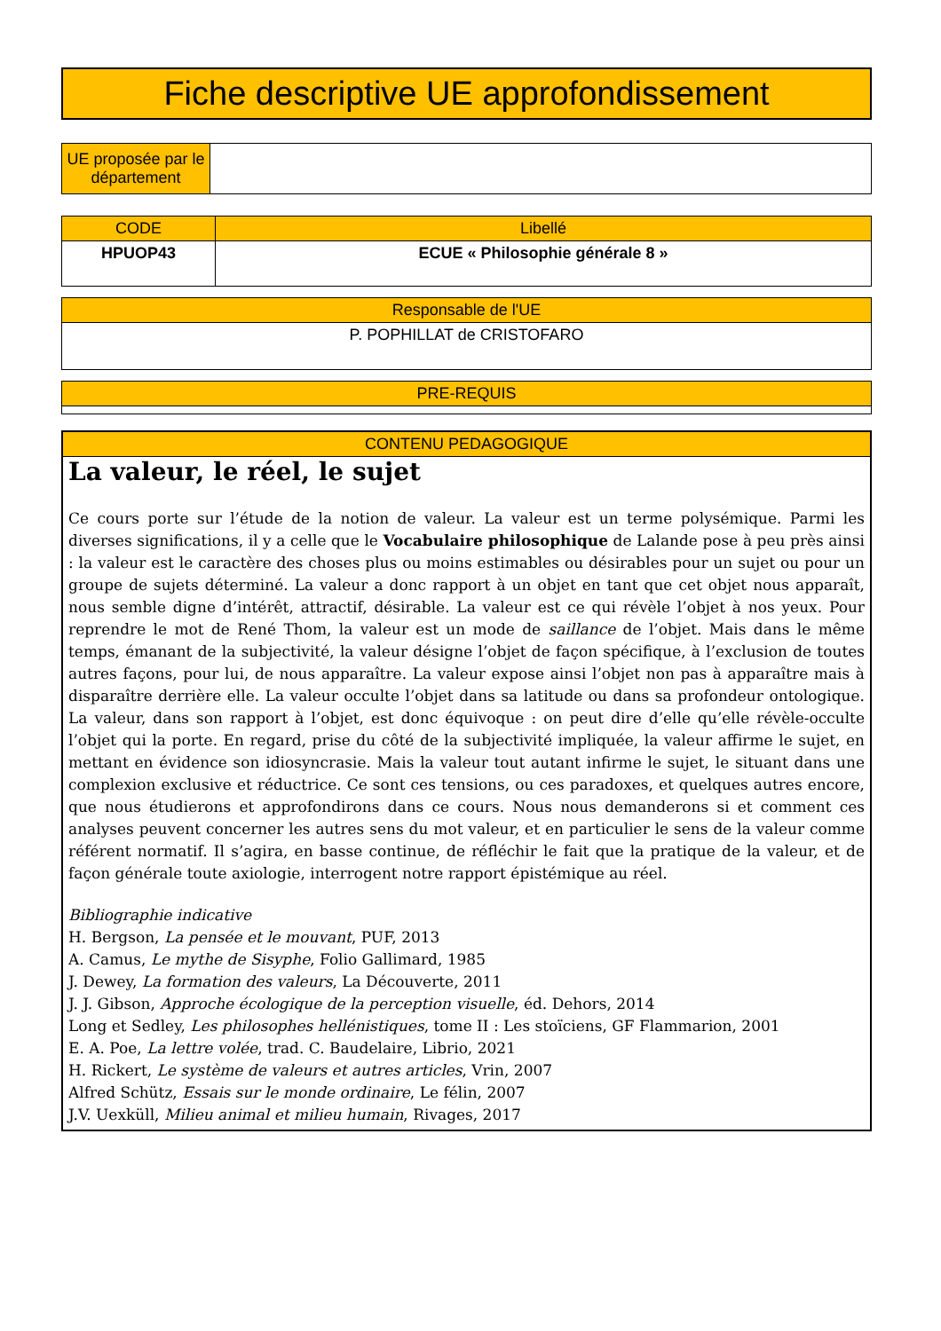Fiche descriptive UE approfondissement
| UE proposée par le département | |
| CODE | Libellé |
| --- | --- |
| HPUOP43 | ECUE « Philosophie générale 8 » |
| Responsable de l'UE |
| --- |
| P. POPHILLAT de CRISTOFARO |
| PRE-REQUIS |
| --- |
CONTENU PEDAGOGIQUE
La valeur, le réel, le sujet
Ce cours porte sur l’étude de la notion de valeur. La valeur est un terme polysémique. Parmi les diverses significations, il y a celle que le Vocabulaire philosophique de Lalande pose à peu près ainsi : la valeur est le caractère des choses plus ou moins estimables ou désirables pour un sujet ou pour un groupe de sujets déterminé. La valeur a donc rapport à un objet en tant que cet objet nous apparaît, nous semble digne d’intérêt, attractif, désirable. La valeur est ce qui révèle l’objet à nos yeux. Pour reprendre le mot de René Thom, la valeur est un mode de saillance de l’objet. Mais dans le même temps, émanant de la subjectivité, la valeur désigne l’objet de façon spécifique, à l’exclusion de toutes autres façons, pour lui, de nous apparaître. La valeur expose ainsi l’objet non pas à apparaître mais à disparaître derrière elle. La valeur occulte l’objet dans sa latitude ou dans sa profondeur ontologique. La valeur, dans son rapport à l’objet, est donc équivoque : on peut dire d’elle qu’elle révèle-occulte l’objet qui la porte. En regard, prise du côté de la subjectivité impliquée, la valeur affirme le sujet, en mettant en évidence son idiosyncrasie. Mais la valeur tout autant infirme le sujet, le situant dans une complexion exclusive et réductrice. Ce sont ces tensions, ou ces paradoxes, et quelques autres encore, que nous étudierons et approfondirons dans ce cours. Nous nous demanderons si et comment ces analyses peuvent concerner les autres sens du mot valeur, et en particulier le sens de la valeur comme référent normatif. Il s’agira, en basse continue, de réfléchir le fait que la pratique de la valeur, et de façon générale toute axiologie, interrogent notre rapport épistémique au réel.
Bibliographie indicative
H. Bergson, La pensée et le mouvant, PUF, 2013
A. Camus, Le mythe de Sisyphe, Folio Gallimard, 1985
J. Dewey, La formation des valeurs, La Découverte, 2011
J. J. Gibson, Approche écologique de la perception visuelle, éd. Dehors, 2014
Long et Sedley, Les philosophes hellénistiques, tome II : Les stoïciens, GF Flammarion, 2001
E. A. Poe, La lettre volée, trad. C. Baudelaire, Librio, 2021
H. Rickert, Le système de valeurs et autres articles, Vrin, 2007
Alfred Schütz, Essais sur le monde ordinaire, Le félin, 2007
J.V. Uexküll, Milieu animal et milieu humain, Rivages, 2017